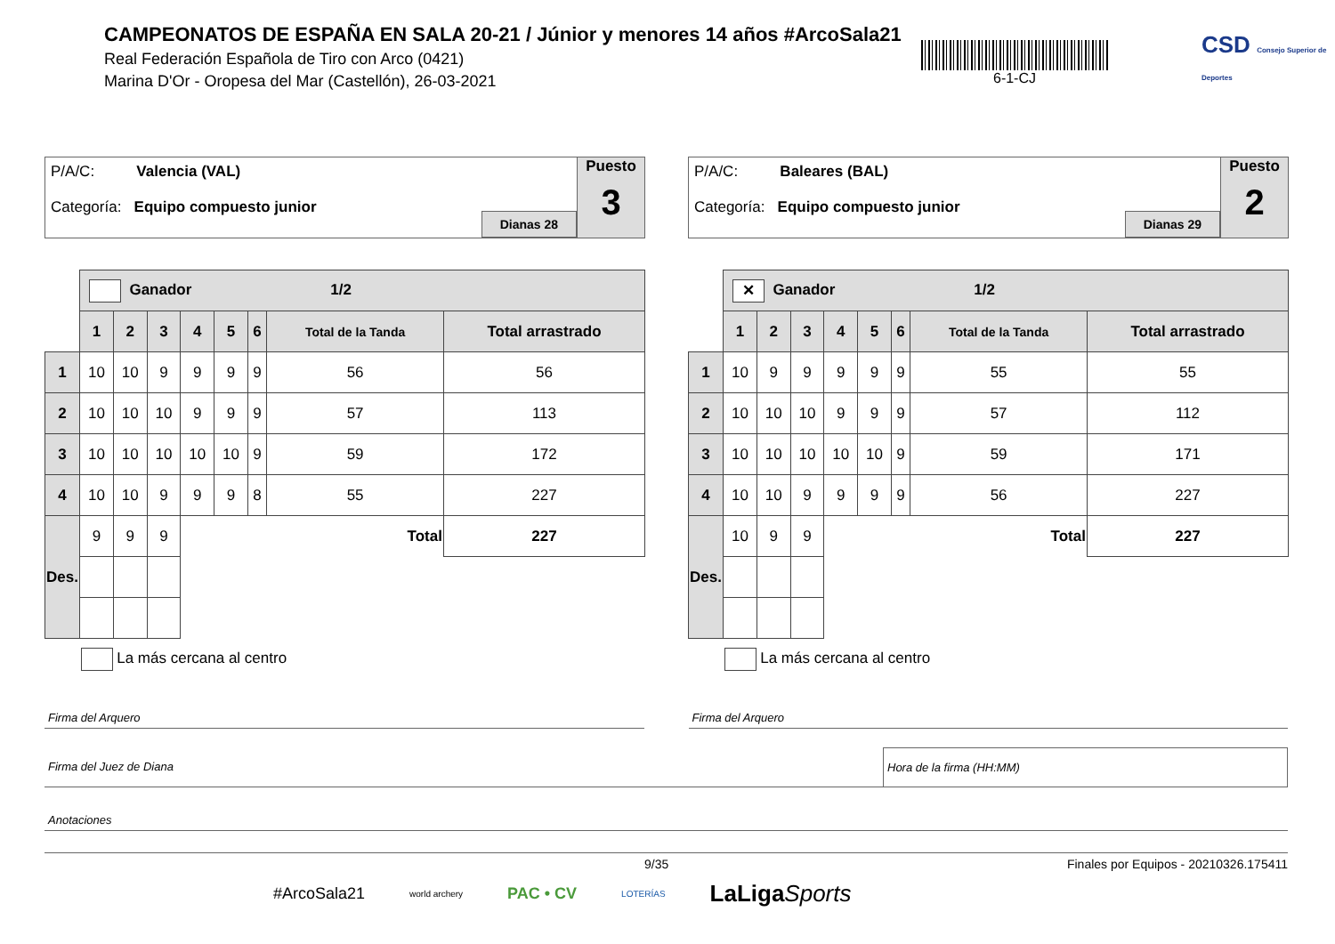CAMPEONATOS DE ESPAÑA EN SALA 20-21 / Júnior y menores 14 años #ArcoSala21
Real Federación Española de Tiro con Arco (0421)
Marina D'Or - Oropesa del Mar (Castellón), 26-03-2021
6-1-CJ
CSD Consejo Superior de Deportes
P/A/C: Valencia (VAL)
Categoría: Equipo compuesto junior
Dianas 28
Puesto
3
| | Ganador 1/2 | | | | | | | |
| | 1 | 2 | 3 | 4 | 5 | 6 | Total de la Tanda | Total arrastrado |
| 1 | 10 | 10 | 9 | 9 | 9 | 9 | 56 | 56 |
| 2 | 10 | 10 | 10 | 9 | 9 | 9 | 57 | 113 |
| 3 | 10 | 10 | 10 | 10 | 10 | 9 | 59 | 172 |
| 4 | 10 | 10 | 9 | 9 | 9 | 8 | 55 | 227 |
| Des. | 9 | 9 | 9 | Total | | | | 227 |
| | La más cercana al centro | | | | | | | |
P/A/C: Baleares (BAL)
Categoría: Equipo compuesto junior
Dianas 29
Puesto
2
| | ✕ Ganador 1/2 | | | | | | | |
| | 1 | 2 | 3 | 4 | 5 | 6 | Total de la Tanda | Total arrastrado |
| 1 | 10 | 9 | 9 | 9 | 9 | 9 | 55 | 55 |
| 2 | 10 | 10 | 10 | 9 | 9 | 9 | 57 | 112 |
| 3 | 10 | 10 | 10 | 10 | 10 | 9 | 59 | 171 |
| 4 | 10 | 10 | 9 | 9 | 9 | 9 | 56 | 227 |
| Des. | 10 | 9 | 9 | Total | | | | 227 |
| | La más cercana al centro | | | | | | | |
Firma del Arquero Firma del Arquero
Firma del Juez de Diana Hora de la firma (HH:MM)
Anotaciones
9/35 Finales por Equipos - 20210326.175411
#ArcoSala21 world archery PAC • CV LOTERÍAS LaLigaSports